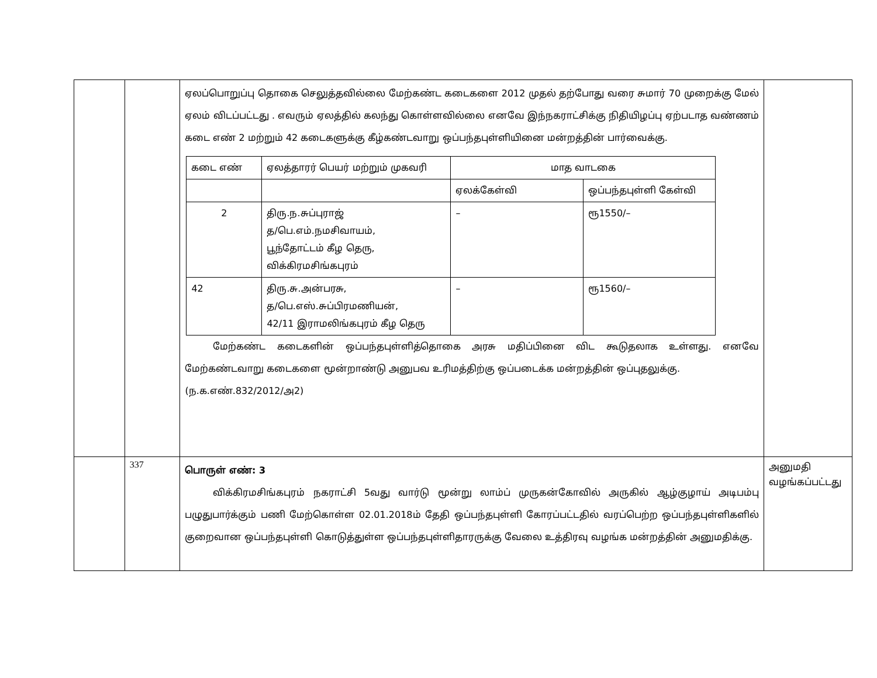| | | ஏலப்பொறுப்பு தொகை செலுத்தவில்லை மேற்கண்ட கடைகளை 2012 முதல் தற்போது வரை சுமார் 70 முறைக்கு மேல் ஏலம் விடப்பட்டது . எவரும் ஏலத்தில் கலந்து கொள்ளவில்லை எனவே இந்நகராட்சிக்கு நிதியிழப்பு ஏற்படாத வண்ணம் கடை எண் 2 மற்றும் 42 கடைகளுக்கு கீழ்கண்டவாறு ஒப்பந்தபுள்ளியினை மன்றத்தின் பார்வைக்கு. / கடை எண் / ஏலத்தாரர் பெயர் மற்றும் முகவரி / மாத வாடகை / / / / / ஏலக்கேள்வி / ஒப்பந்தபுள்ளி கேள்வி / / 2 / திரு.ந.சுப்புராஜ் த/பெ.எம்.நமசிவாயம், பூந்தோட்டம் கீழ தெரு, விக்கிரமசிங்கபுரம் / – / ரூ1550/– / / 42 / திரு.சு.அன்பரசு, த/பெ.எஸ்.சுப்பிரமணியன், 42/11 இராமலிங்கபுரம் கீழ தெரு / – / ரூ1560/– / மேற்கண்ட கடைகளின் ஒப்பந்தபுள்ளித்தொகை அரசு மதிப்பினை விட கூடுதலாக உள்ளது. எனவே மேற்கண்டவாறு கடைகளை மூன்றாண்டு அனுபவ உரிமத்திற்கு ஒப்படைக்க மன்றத்தின் ஒப்புதலுக்கு. (ந.க.எண்.832/2012/அ2) | |
| | 337 | பொருள் எண்: 3 விக்கிரமசிங்கபுரம் நகராட்சி 5வது வார்டு மூன்று லாம்ப் முருகன்கோவில் அருகில் ஆழ்குழாய் அடிபம்பு பழுதுபார்க்கும் பணி மேற்கொள்ள 02.01.2018ம் தேதி ஒப்பந்தபுள்ளி கோரப்பட்டதில் வரப்பெற்ற ஒப்பந்தபுள்ளிகளில் குறைவான ஒப்பந்தபுள்ளி கொடுத்துள்ள ஒப்பந்தபுள்ளிதாரருக்கு வேலை உத்திரவு வழங்க மன்றத்தின் அனுமதிக்கு. | அனுமதி வழங்கப்பட்டது |